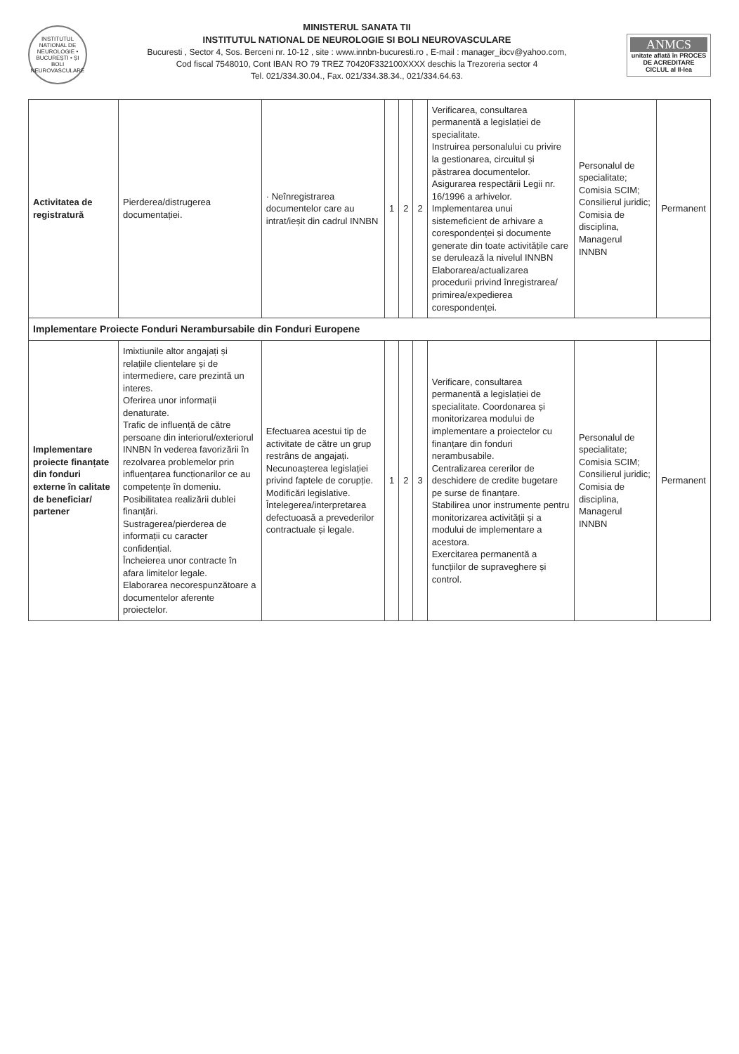INSTITUTUL NATIONAL DE NEUROLOGIE • BUCUREȘTI • ȘI BOLI NEUROVASCULARE
MINISTERUL SANATA TII
INSTITUTUL NATIONAL DE NEUROLOGIE SI BOLI NEUROVASCULARE
Bucuresti , Sector 4, Sos. Berceni nr. 10-12 , site : www.innbn-bucuresti.ro , E-mail : manager_ibcv@yahoo.com,
Cod fiscal 7548010, Cont IBAN RO 79 TREZ 70420F332100XXXX deschis la Trezoreria sector 4
Tel. 021/334.30.04., Fax. 021/334.38.34., 021/334.64.63.
ANMCS
unitate aflată în PROCES DE ACREDITARE
CICLUL al II-lea
| Activitatea de registratură | Pierderea/distrugerea documentației. | · Neînregistrarea documentelor care au intrat/ieșit din cadrul INNBN | 1 | 2 | 2 | Verificarea, consultarea permanentă a legislației de specialitate. Instruirea personalului cu privire la gestionarea, circuitul și păstrarea documentelor. Asigurarea respectării Legii nr. 16/1996 a arhivelor. Implementarea unui sistemeficient de arhivare a corespondenței și documente generate din toate activitățile care se derulează la nivelul INNBN Elaborarea/actualizarea procedurii privind înregistrarea/ primirea/expedierea corespondenței. | Personalul de specialitate; Comisia SCIM; Consilierul juridic; Comisia de disciplina, Managerul INNBN | Permanent |
| Implementare Proiecte Fonduri Nerambursabile din Fonduri Europene | | | | | | | | |
| Implementare proiecte finanțate din fonduri externe în calitate de beneficiar/ partener | Imixtiunile altor angajați și relațiile clientelare și de intermediere, care prezintă un interes. Oferirea unor informații denaturate. Trafic de influență de către persoane din interiorul/exteriorul INNBN în vederea favorizării în rezolvarea problemelor prin influențarea funcționarilor ce au competențe în domeniu. Posibilitatea realizării dublei finanțări. Sustragerea/pierderea de informații cu caracter confidențial. Încheierea unor contracte în afara limitelor legale. Elaborarea necorespunzătoare a documentelor aferente proiectelor. | Efectuarea acestui tip de activitate de către un grup restrâns de angajați. Necunoașterea legislației privind faptele de corupție. Modificări legislative. Întelegerea/interpretarea defectuoasă a prevederilor contractuale și legale. | 1 | 2 | 3 | Verificare, consultarea permanentă a legislației de specialitate. Coordonarea și monitorizarea modului de implementare a proiectelor cu finanțare din fonduri nerambusabile. Centralizarea cererilor de deschidere de credite bugetare pe surse de finanțare. Stabilirea unor instrumente pentru monitorizarea activității și a modului de implementare a acestora. Exercitarea permanentă a funcțiilor de supraveghere și control. | Personalul de specialitate; Comisia SCIM; Consilierul juridic; Comisia de disciplina, Managerul INNBN | Permanent |